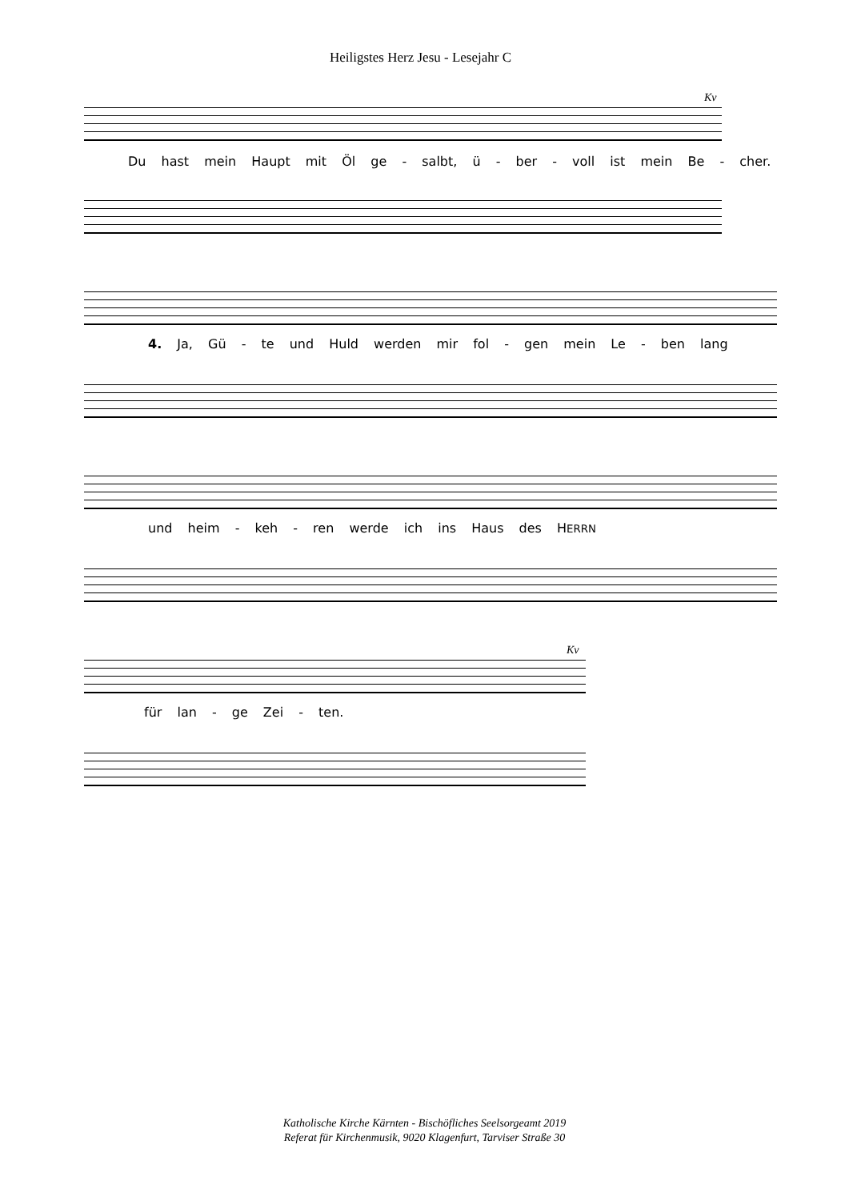Heiligstes Herz Jesu - Lesejahr C
Kv
Du hast mein Haupt mit Öl ge - salbt, ü - ber - voll ist mein Be - cher.
4. Ja, Gü - te und Huld werden mir fol - gen mein Le - ben lang
und heim - keh - ren werde ich ins Haus des HERRN
Kv
für lan - ge Zei - ten.
Katholische Kirche Kärnten - Bischöfliches Seelsorgeamt 2019
Referat für Kirchenmusik, 9020 Klagenfurt, Tarviser Straße 30